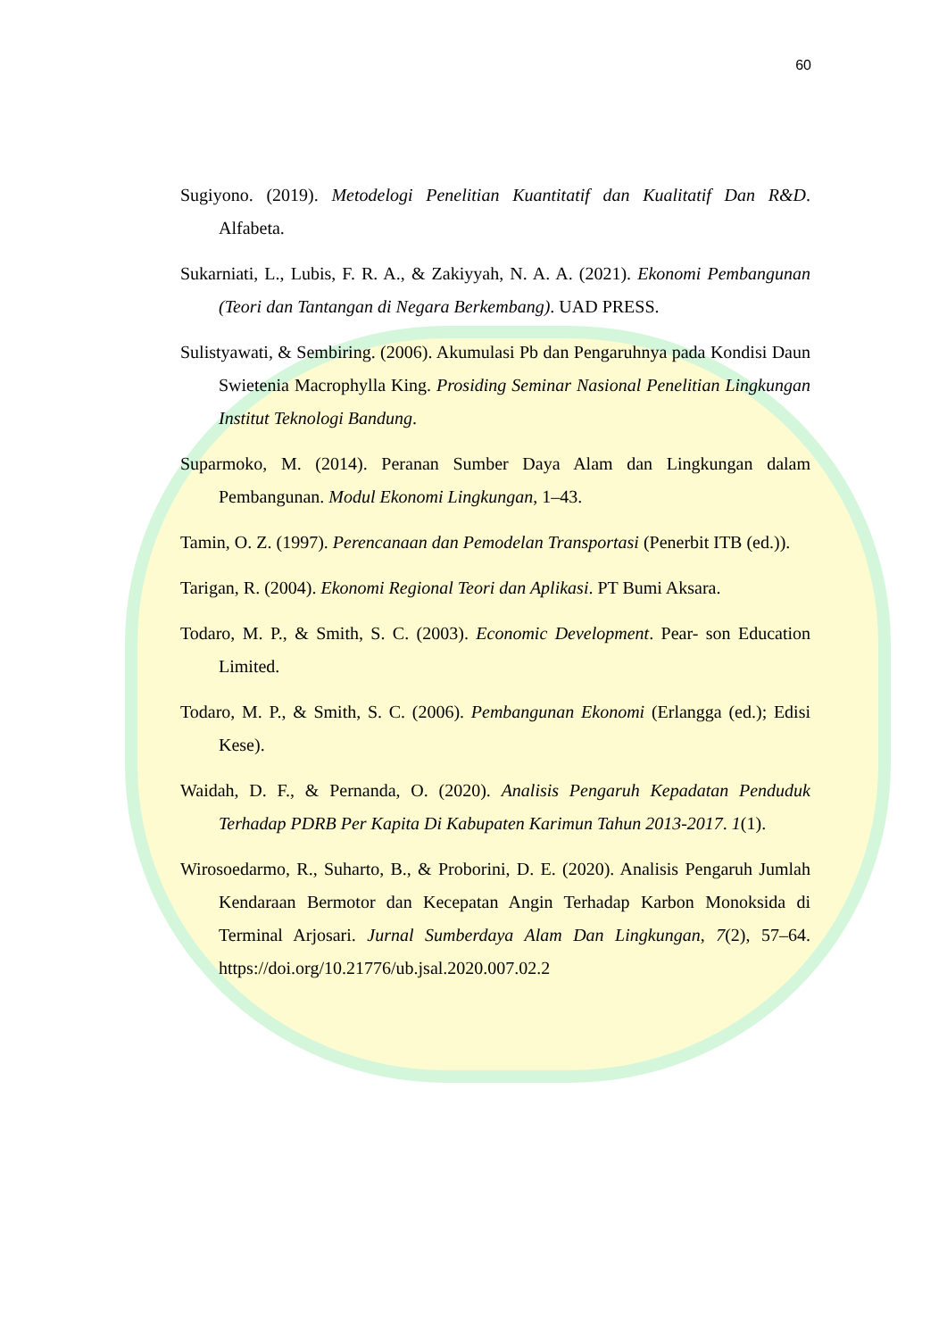60
Sugiyono. (2019). Metodelogi Penelitian Kuantitatif dan Kualitatif Dan R&D. Alfabeta.
Sukarniati, L., Lubis, F. R. A., & Zakiyyah, N. A. A. (2021). Ekonomi Pembangunan (Teori dan Tantangan di Negara Berkembang). UAD PRESS.
Sulistyawati, & Sembiring. (2006). Akumulasi Pb dan Pengaruhnya pada Kondisi Daun Swietenia Macrophylla King. Prosiding Seminar Nasional Penelitian Lingkungan Institut Teknologi Bandung.
Suparmoko, M. (2014). Peranan Sumber Daya Alam dan Lingkungan dalam Pembangunan. Modul Ekonomi Lingkungan, 1–43.
Tamin, O. Z. (1997). Perencanaan dan Pemodelan Transportasi (Penerbit ITB (ed.)).
Tarigan, R. (2004). Ekonomi Regional Teori dan Aplikasi. PT Bumi Aksara.
Todaro, M. P., & Smith, S. C. (2003). Economic Development. Pear- son Education Limited.
Todaro, M. P., & Smith, S. C. (2006). Pembangunan Ekonomi (Erlangga (ed.); Edisi Kese).
Waidah, D. F., & Pernanda, O. (2020). Analisis Pengaruh Kepadatan Penduduk Terhadap PDRB Per Kapita Di Kabupaten Karimun Tahun 2013-2017. 1(1).
Wirosoedarmo, R., Suharto, B., & Proborini, D. E. (2020). Analisis Pengaruh Jumlah Kendaraan Bermotor dan Kecepatan Angin Terhadap Karbon Monoksida di Terminal Arjosari. Jurnal Sumberdaya Alam Dan Lingkungan, 7(2), 57–64. https://doi.org/10.21776/ub.jsal.2020.007.02.2